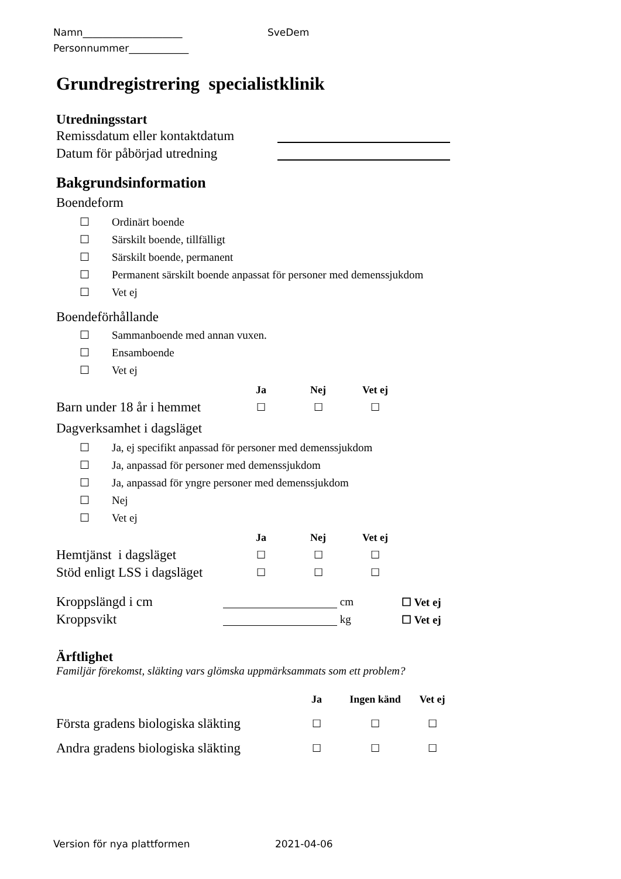Namn____________________ SveDem
Personnummer____________
Grundregistrering specialistklinik
Utredningsstart
Remissdatum eller kontaktdatum
Datum för påbörjad utredning
Bakgrundsinformation
Boendeform
☐ Ordinärt boende
☐ Särskilt boende, tillfälligt
☐ Särskilt boende, permanent
☐ Permanent särskilt boende anpassat för personer med demenssjukdom
☐ Vet ej
Boendeförhållande
☐ Sammanboende med annan vuxen.
☐ Ensamboende
☐ Vet ej
Ja Nej Vet ej
Barn under 18 år i hemmet ☐ ☐ ☐
Dagverksamhet i dagsläget
☐ Ja, ej specifikt anpassad för personer med demenssjukdom
☐ Ja, anpassad för personer med demenssjukdom
☐ Ja, anpassad för yngre personer med demenssjukdom
☐ Nej
☐ Vet ej
Ja Nej Vet ej
Hemtjänst i dagsläget ☐ ☐ ☐
Stöd enligt LSS i dagsläget ☐ ☐ ☐
Kroppslängd i cm cm ☐ Vet ej
Kroppsvikt kg ☐ Vet ej
Ärftlighet
Familjär förekomst, släkting vars glömska uppmärksammats som ett problem?
Ja Ingen känd Vet ej
Första gradens biologiska släkting ☐ ☐ ☐
Andra gradens biologiska släkting ☐ ☐ ☐
Version för nya plattformen 2021-04-06